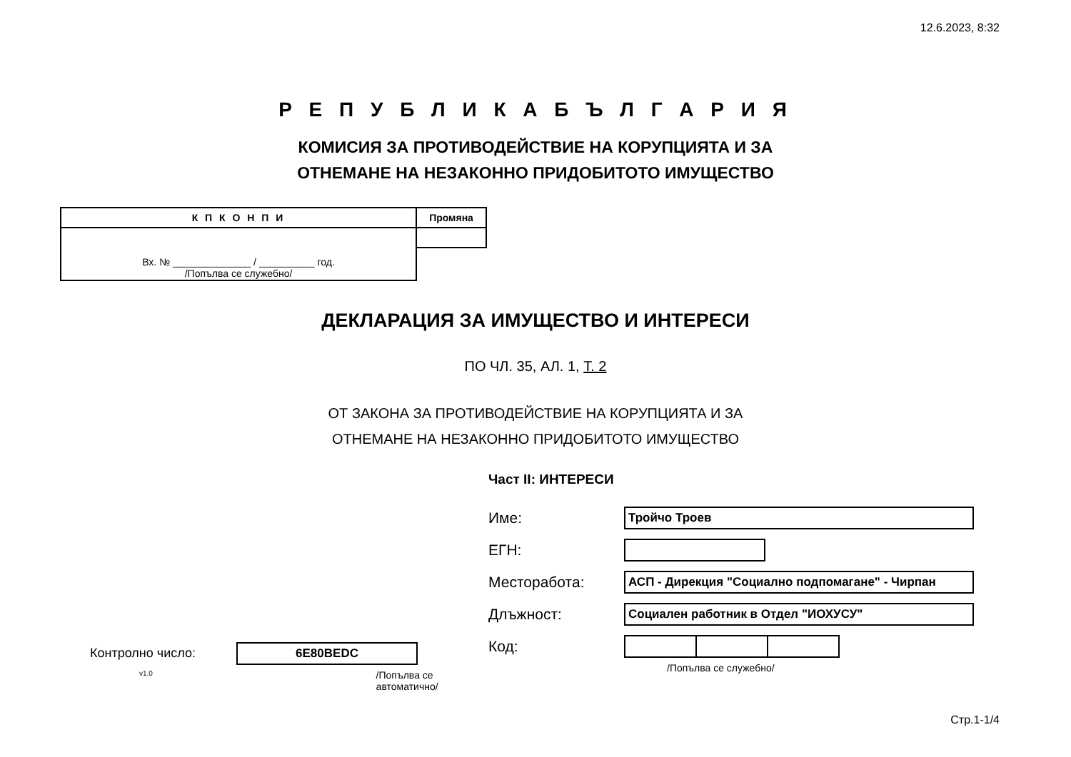12.6.2023, 8:32
Р Е П У Б Л И К А Б Ъ Л Г А Р И Я
КОМИСИЯ ЗА ПРОТИВОДЕЙСТВИЕ НА КОРУПЦИЯТА И ЗА
ОТНЕМАНЕ НА НЕЗАКОННО ПРИДОБИТОТО ИМУЩЕСТВО
| К П К О Н П И | Промяна |
| Вх. № ______________ / __________ год. /Попълва се служебно/ | |
ДЕКЛАРАЦИЯ ЗА ИМУЩЕСТВО И ИНТЕРЕСИ
ПО ЧЛ. 35, АЛ. 1, Т. 2
ОТ ЗАКОНА ЗА ПРОТИВОДЕЙСТВИЕ НА КОРУПЦИЯТА И ЗА
ОТНЕМАНЕ НА НЕЗАКОННО ПРИДОБИТОТО ИМУЩЕСТВО
Контролно число: 6E80BEDC
v1.0 /Попълва се автоматично/
Част II: ИНТЕРЕСИ
Име: Тройчо Троев
ЕГН:
Месторабота: АСП - Дирекция "Социално подпомагане" - Чирпан
Длъжност: Социален работник в Отдел "ИОХУСУ"
Код:
/Попълва се служебно/
Стр.1-1/4